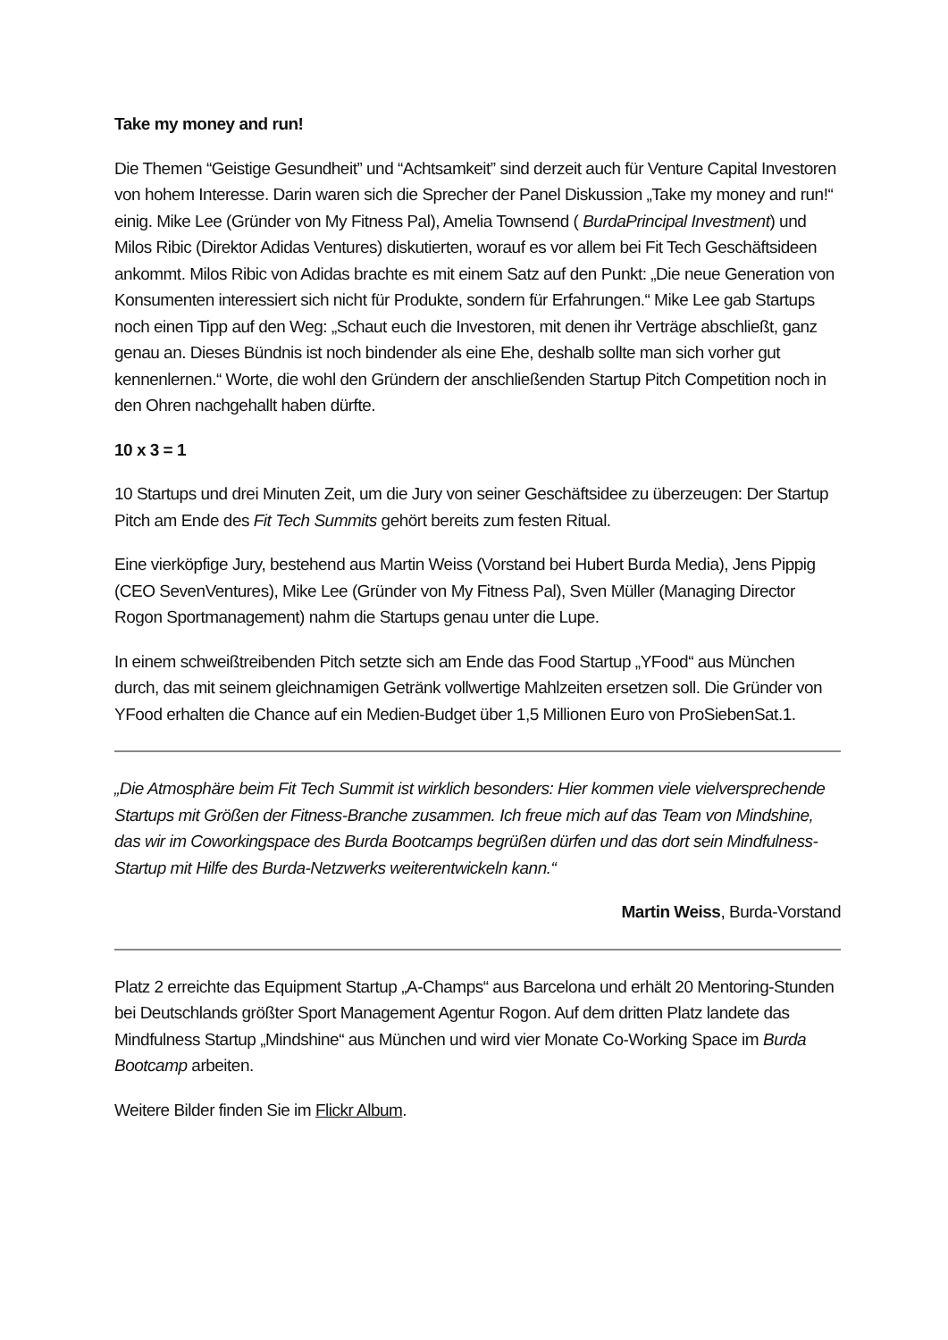Take my money and run!
Die Themen “Geistige Gesundheit” und “Achtsamkeit” sind derzeit auch für Venture Capital Investoren von hohem Interesse. Darin waren sich die Sprecher der Panel Diskussion „Take my money and run!“ einig. Mike Lee (Gründer von My Fitness Pal), Amelia Townsend ( BurdaPrincipal Investment) und Milos Ribic (Direktor Adidas Ventures) diskutierten, worauf es vor allem bei Fit Tech Geschäftsideen ankommt. Milos Ribic von Adidas brachte es mit einem Satz auf den Punkt: „Die neue Generation von Konsumenten interessiert sich nicht für Produkte, sondern für Erfahrungen.“ Mike Lee gab Startups noch einen Tipp auf den Weg: „Schaut euch die Investoren, mit denen ihr Verträge abschließt, ganz genau an. Dieses Bündnis ist noch bindender als eine Ehe, deshalb sollte man sich vorher gut kennenlernen.“ Worte, die wohl den Gründern der anschließenden Startup Pitch Competition noch in den Ohren nachgehallt haben dürfte.
10 x 3 = 1
10 Startups und drei Minuten Zeit, um die Jury von seiner Geschäftsidee zu überzeugen: Der Startup Pitch am Ende des Fit Tech Summits gehört bereits zum festen Ritual.
Eine vierköpfige Jury, bestehend aus Martin Weiss (Vorstand bei Hubert Burda Media), Jens Pippig (CEO SevenVentures), Mike Lee (Gründer von My Fitness Pal), Sven Müller (Managing Director Rogon Sportmanagement) nahm die Startups genau unter die Lupe.
In einem schweißtreibenden Pitch setzte sich am Ende das Food Startup „YFood“ aus München durch, das mit seinem gleichnamigen Getränk vollwertige Mahlzeiten ersetzen soll. Die Gründer von YFood erhalten die Chance auf ein Medien-Budget über 1,5 Millionen Euro von ProSiebenSat.1.
„Die Atmosphäre beim Fit Tech Summit ist wirklich besonders: Hier kommen viele vielversprechende Startups mit Größen der Fitness-Branche zusammen. Ich freue mich auf das Team von Mindshine, das wir im Coworkingspace des Burda Bootcamps begrüßen dürfen und das dort sein Mindfulness-Startup mit Hilfe des Burda-Netzwerks weiterentwickeln kann.“
Martin Weiss, Burda-Vorstand
Platz 2 erreichte das Equipment Startup „A-Champs“ aus Barcelona und erhält 20 Mentoring-Stunden bei Deutschlands größter Sport Management Agentur Rogon. Auf dem dritten Platz landete das Mindfulness Startup „Mindshine“ aus München und wird vier Monate Co-Working Space im Burda Bootcamp arbeiten.
Weitere Bilder finden Sie im Flickr Album.